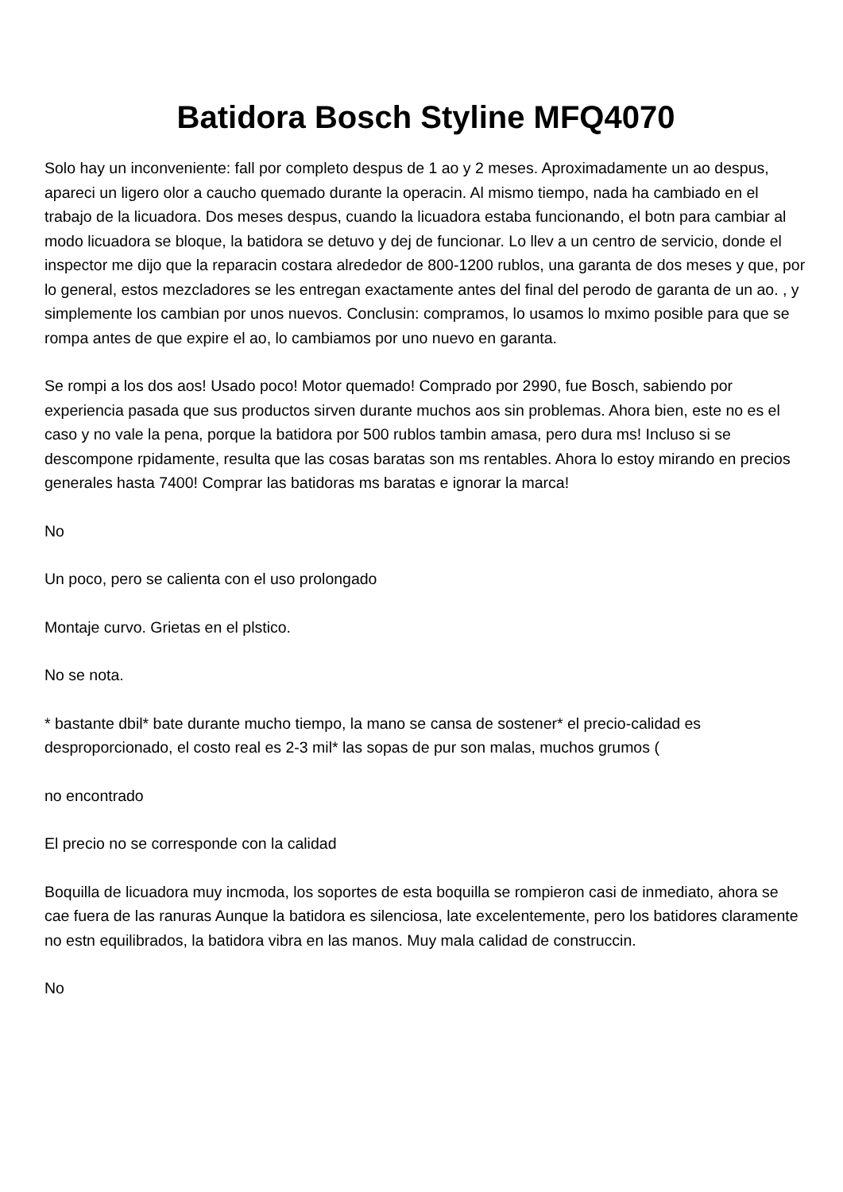Batidora Bosch Styline MFQ4070
Solo hay un inconveniente: fall por completo despus de 1 ao y 2 meses. Aproximadamente un ao despus, apareci un ligero olor a caucho quemado durante la operacin. Al mismo tiempo, nada ha cambiado en el trabajo de la licuadora. Dos meses despus, cuando la licuadora estaba funcionando, el botn para cambiar al modo licuadora se bloque, la batidora se detuvo y dej de funcionar. Lo llev a un centro de servicio, donde el inspector me dijo que la reparacin costara alrededor de 800-1200 rublos, una garanta de dos meses y que, por lo general, estos mezcladores se les entregan exactamente antes del final del perodo de garanta de un ao. , y simplemente los cambian por unos nuevos. Conclusin: compramos, lo usamos lo mximo posible para que se rompa antes de que expire el ao, lo cambiamos por uno nuevo en garanta.
Se rompi a los dos aos! Usado poco! Motor quemado! Comprado por 2990, fue Bosch, sabiendo por experiencia pasada que sus productos sirven durante muchos aos sin problemas. Ahora bien, este no es el caso y no vale la pena, porque la batidora por 500 rublos tambin amasa, pero dura ms! Incluso si se descompone rpidamente, resulta que las cosas baratas son ms rentables. Ahora lo estoy mirando en precios generales hasta 7400! Comprar las batidoras ms baratas e ignorar la marca!
No
Un poco, pero se calienta con el uso prolongado
Montaje curvo. Grietas en el plstico.
No se nota.
* bastante dbil* bate durante mucho tiempo, la mano se cansa de sostener* el precio-calidad es desproporcionado, el costo real es 2-3 mil* las sopas de pur son malas, muchos grumos (
no encontrado
El precio no se corresponde con la calidad
Boquilla de licuadora muy incmoda, los soportes de esta boquilla se rompieron casi de inmediato, ahora se cae fuera de las ranuras Aunque la batidora es silenciosa, late excelentemente, pero los batidores claramente no estn equilibrados, la batidora vibra en las manos. Muy mala calidad de construccin.
No